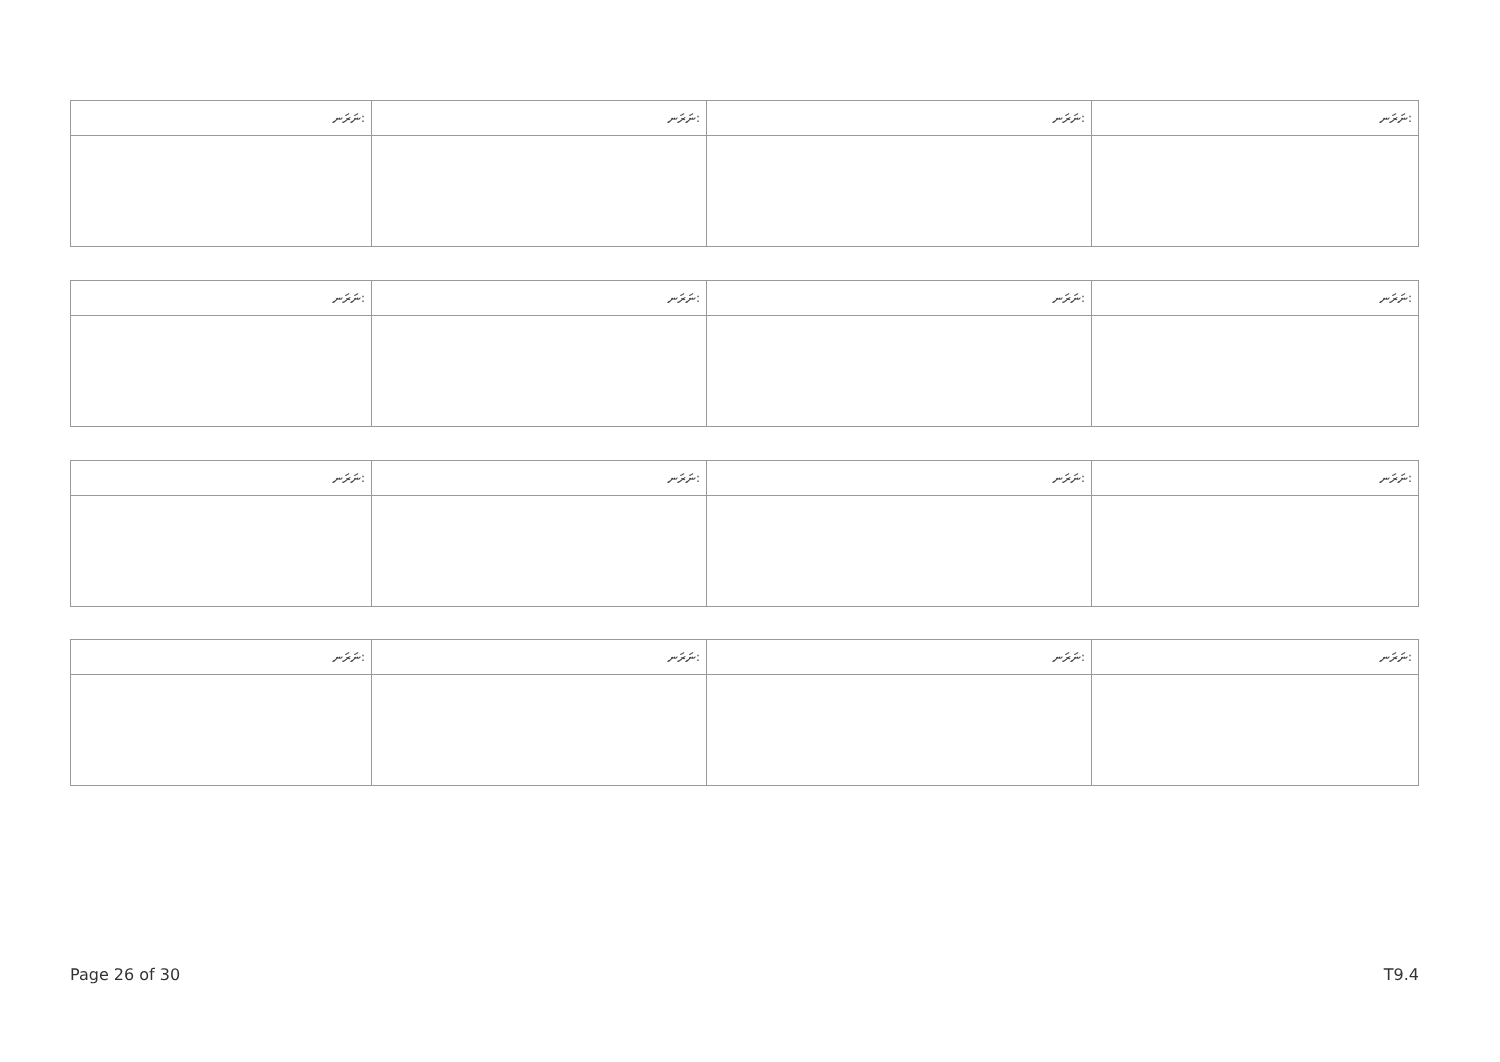| ނަރަނ: | ނަރަނ: | ނަރަނ: | ނަރަނ: |
| --- | --- | --- | --- |
| ނަރަނ: | ނަރަނ: | ނަރަނ: | ނަރަނ: |
| --- | --- | --- | --- |
| ނަރަނ: | ނަރަނ: | ނަރަނ: | ނަރަނ: |
| --- | --- | --- | --- |
| ނަރަނ: | ނަރަނ: | ނަރަނ: | ނަރަނ: |
| --- | --- | --- | --- |
Page 26 of 30 T9.4